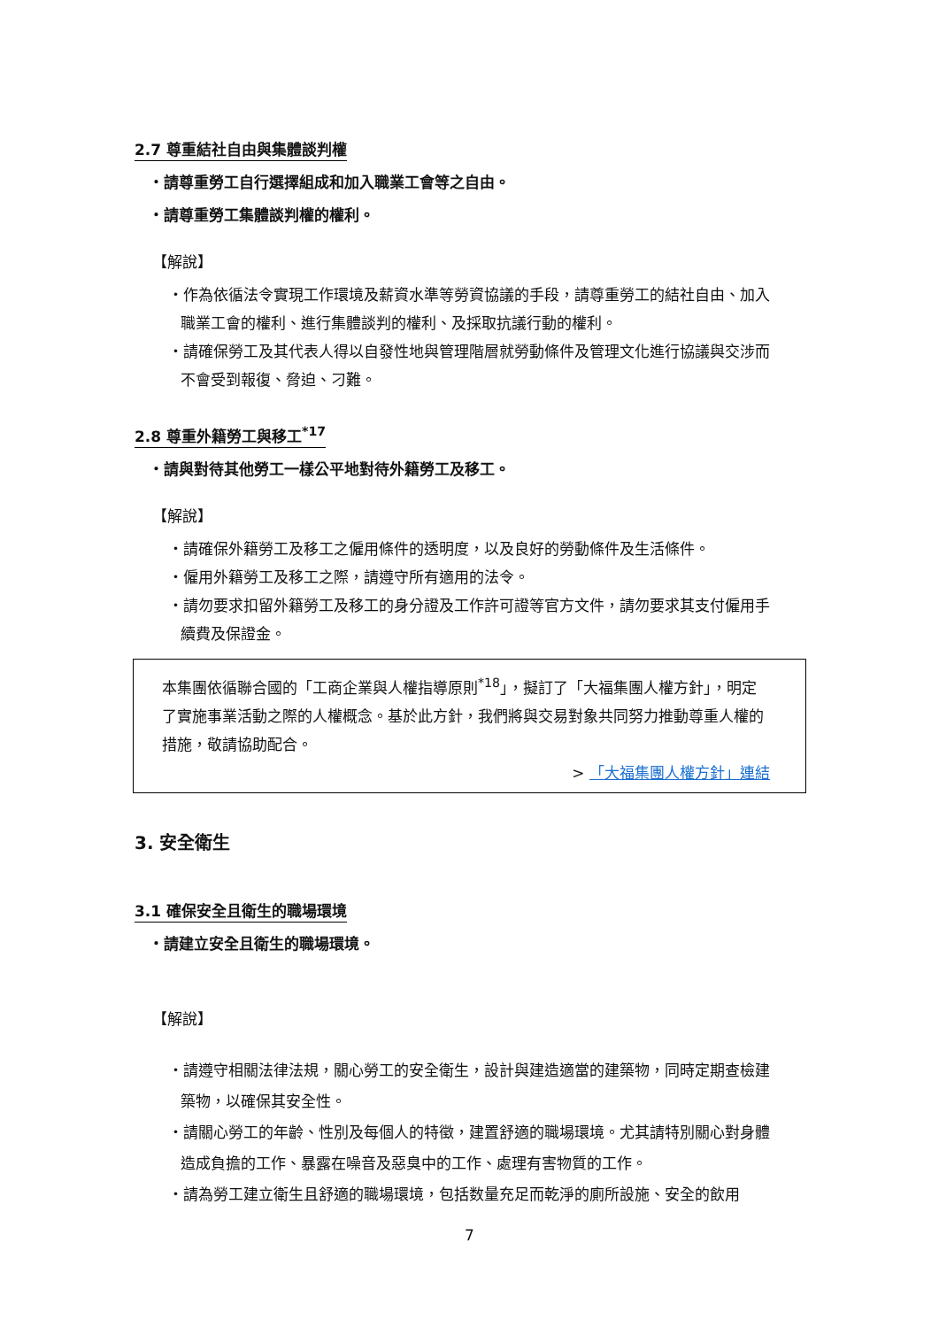2.7 尊重結社自由與集體談判權
・請尊重勞工自行選擇組成和加入職業工會等之自由。
・請尊重勞工集體談判權的權利。
【解說】
・作為依循法令實現工作環境及薪資水準等勞資協議的手段，請尊重勞工的結社自由、加入職業工會的權利、進行集體談判的權利、及採取抗議行動的權利。
・請確保勞工及其代表人得以自發性地與管理階層就勞動條件及管理文化進行協議與交涉而不會受到報復、脅迫、刁難。
2.8 尊重外籍勞工與移工<sup>*17</sup>
・請與對待其他勞工一樣公平地對待外籍勞工及移工。
【解說】
・請確保外籍勞工及移工之僱用條件的透明度，以及良好的勞動條件及生活條件。
・僱用外籍勞工及移工之際，請遵守所有適用的法令。
・請勿要求扣留外籍勞工及移工的身分證及工作許可證等官方文件，請勿要求其支付僱用手續費及保證金。
本集團依循聯合國的「工商企業與人權指導原則<sup>*18</sup>」，擬訂了「大福集團人權方針」，明定了實施事業活動之際的人權概念。基於此方針，我們將與交易對象共同努力推動尊重人權的措施，敬請協助配合。
> 「大福集團人權方針」連結
3. 安全衛生
3.1 確保安全且衛生的職場環境
・請建立安全且衛生的職場環境。
【解說】
・請遵守相關法律法規，關心勞工的安全衛生，設計與建造適當的建築物，同時定期查檢建築物，以確保其安全性。
・請關心勞工的年齡、性別及每個人的特徵，建置舒適的職場環境。尤其請特別關心對身體造成負擔的工作、暴露在噪音及惡臭中的工作、處理有害物質的工作。
・請為勞工建立衛生且舒適的職場環境，包括数量充足而乾淨的廁所設施、安全的飲用
7